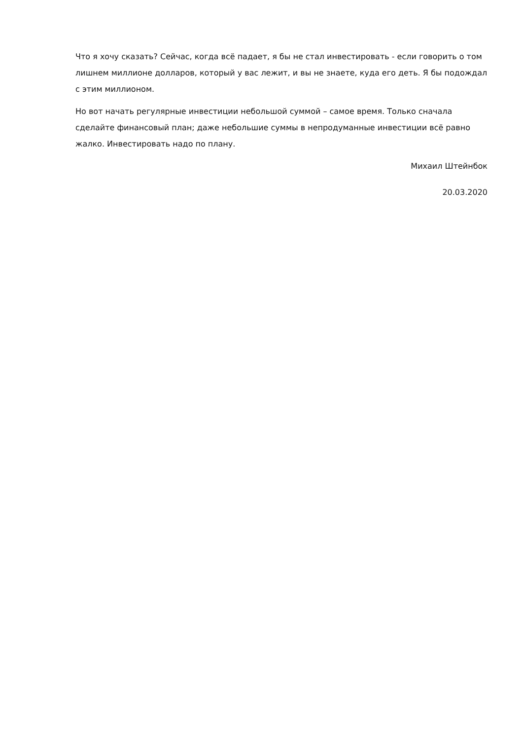Что я хочу сказать? Сейчас, когда всё падает, я бы не стал инвестировать - если говорить о том лишнем миллионе долларов, который у вас лежит, и вы не знаете, куда его деть. Я бы подождал с этим миллионом.
Но вот начать регулярные инвестиции небольшой суммой – самое время. Только сначала сделайте финансовый план; даже небольшие суммы в непродуманные инвестиции всё равно жалко. Инвестировать надо по плану.
Михаил Штейнбок
20.03.2020